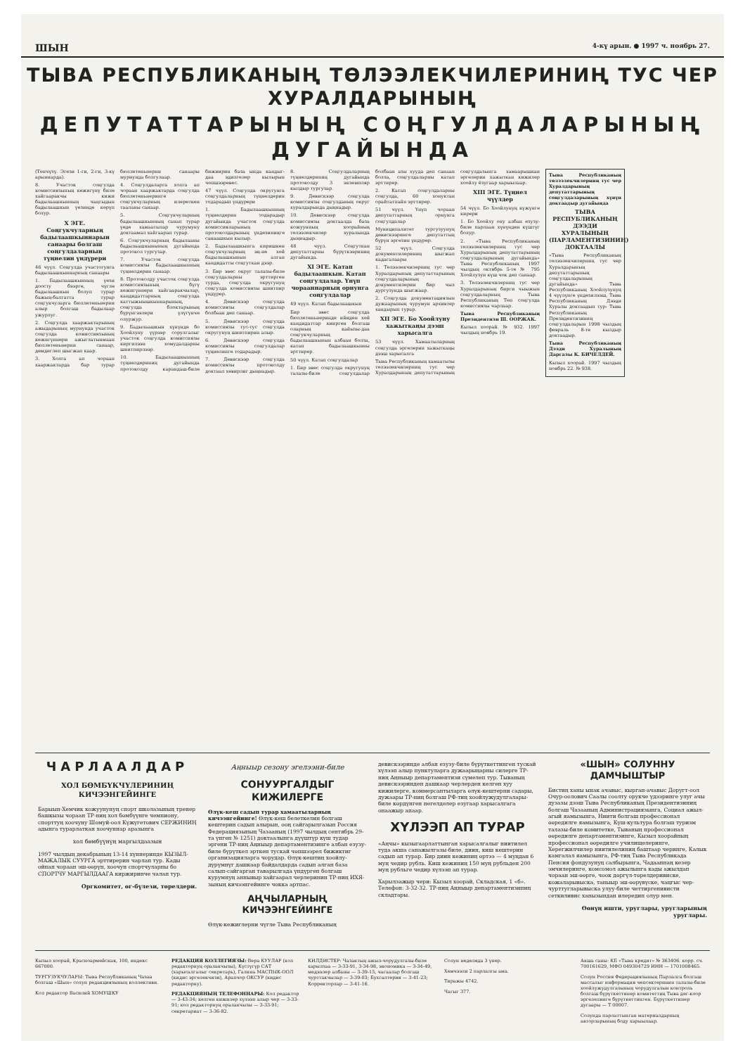ШЫН 4-кү арын. ● 1997 ч. ноябрь 27.
ТЫВА РЕСПУБЛИКАНЫҢ ТӨЛЭЭЛЕКЧИЛЕРИНИҢ ТУС ЧЕР ХУРАЛДАРЫНЫҢ
ДЕПУТАТТАРЫНЫҢ СОҢГУЛДАЛАРЫНЫҢ ДУГАЙЫНДА
(Төнчүзү. Эгези 1-ги, 2-ги, 3-кү арыннарда).
8. Участок соңгулда комиссиязының кежигүнү биле хайгааракчы кижи бадылаашкынның чаңгыдын бадылаашкын үезинде көрүп болур.
X ЭГЕ. Соңгукчуларның бадылаашкыннарын санаары болгаш соңгулдаларның түңнелин үндүрери
46 чүүл. Соңгулда участогунга бадылаашкыннарның санаары
1. Бадылаашкынның үези доосту бээрге, чүгле бадылаашкын болуп турар бажың-балгатта турар соңгукчуларга бюллетеньнерни алыр болгаш бадылаар ужурлуг.
2. Соңгулда хааржактарының ажыдарының мурнунда участок соңгулда комиссиязының кежигүннери ажыглатынмаан бюллетеньнерни санаар, демдеглеп шыгжап каар.
3. Холга ап чораан хааржактарда бар турар бюллетеньнерни санаары мурнунда болгулаар.
4. Соңгулдаларга холга ап чораан хааржактарда соңгулда бюллетеньнеринге соңгукчуларның илереткен тааланы санаар.
5. Соңгукчуларның бадылаашкынның санап турар үеде хамаатылар чурумуну доктаамал хайгаарап турар.
6. Соңгукчуларның бадылааны бадылаашкынының дугайында протокол тургузар.
7. Участок соңгулда комиссиязы бадылаашкынның түңнелдерин санаар.
8. Протоколду участок соңгулда комиссиязының бүгү кежигүннери хайгааракчылар, кандидаттарның соңгулда каттыжыышкыннарының, соңгулда блоктарының бүрүнгээлери үлүгүнче олуржур.
9. Бадылаашкын хүнүнде бо Хоойлуну үүрээр сорулгалыг участок соңгулда комиссиязы киргилээн хомудалдарны шиитпирлээр.
10. Бадылаашкынның түңнелдериниң дугайында протоколду карандаш-биле бижиирин база ында кандыг-даа эдилгелер кылырын чөпшээревес.
47 чүүл. Соңгулда округунга соңгулдаларның түңнелдерин тодарадып үндүрери
1. Бадылаашкынның түңнелдерин тодарадыр дугайында участок соңгулда комиссияларының протоколдарының үндезиниңге санаашкын кылыр.
2. Бадылаашкынга киришкен соңгукчуларның эң-не хөй бадылаашкынын алган кандидатты соңгуткан дээр.
3. Бир эвес округ талазы-биле соңгулдаларны эрттирген турда, соңгулда округунуң соңгулда комиссиязы шиитпир үндүрер.
4. Девискээр соңгулда комиссиязы соңгулдалар болбаан деп санаар.
5. Девискээр соңгулда комиссиязы тус-тус соңгулда округунуң шиитпирин алыр.
6. Девискээр соңгулда комиссиязы соңгулдалар түңнелинге тодарадыр.
7. Девискээр соңгулда комиссиязы протоколду доктаал хевирлиг дыңнадыр.
8. Соңгулдаларның түңнелдериниң дугайында протоколду 3 экземпляр кылдыр тургузар.
9. Девискээр соңгулда комиссиязы соңгулданың округ хуралдарында дыңнадыр.
10. Девискээр соңгулда комиссиязы доктаалда база кожуунның хоорайның төлээлекчилер хуралында дыңнадыр.
48 чүүл. Соңгуткан депутаттарны бүрүткээриниң дугайында.
XI ЭГЕ. Катап бадылаашкын. Катап соңгулдалар. Үнүп чорааннарның орнунга соңгулдалар
49 чүүл. Катап бадылаашкын
Бир эвес соңгулда бюллетеньнеринде ийиден хөй кандидаттар киирген болгаш оларның кайызы-даа соңгукчуларның бадылаашкынын албаан болза, катап бадылаашкынны эрттирер.
50 чүүл. Катап соңгулдалар
1. Бир эвес соңгулда округунуң талазы-биле соңгулдалар болбаан азы хууда деп санаан болза, соңгулдаларны катап эрттирер.
2. Катап соңгулдаларны соңгулда, 60 хонуктан орайтатпайн эрттирер.
51 чүүл. Үнүп чораан депутаттарның орнунга соңгулдалар
Муниципалитет тургузуунуң девискээринге депутаттың бүрүн эргезин үндүрер.
52 чүүл. Соңгулда документилериниң шыгжап кадагалаары
1. Төлээлекчилерниң тус чер Хуралдарының депутаттарының соңгулдаларының документилерин бир чыл дургузунда шыгжаар.
2. Соңгулда документациязын дужаарының чурумун архивтер хандырып турар.
XII ЭГЕ. Бо Хоойлуну хажыткаңы дээш харысалга
53 чүүл. Хамаатыларның соңгулда эргелерин хажыткаңы дээш харысалга
Тыва Республиканың хамаатызы төлээлекчилерниң тус чер Хуралдарының депутаттарының соңгулдазынга хамаарышкан эргелерин хажыткан кижилер хоойлу ёзугаар харыылаар.
XIII ЭГЕ. Түңнел чүүлдер
54 чүүл. Бо Хоойлунуң күжүнге кирери
1. Бо Хоойлу ону албан езузу-биле парлаан хүнүнден күштүг болур.
2. «Тыва Республиканың төлээлекчилерниң тус чер Хуралдарының депутаттарының соңгулдаларының дугайында» Тыва Республиканың 1997 чылдың октябрь 5-те № 795 Хоойлузун күш чок деп санаар.
3. Төлээлекчилерниң тус чер Хуралдарының бирги чыыжын соңгулдаларның Тыва Республиканың Төп соңгулда комиссиязы чарлаар.
Тыва Республиканың Президентизи Ш. ООРЖАК.
Кызыл хоорай. № 932. 1997 чылдың ноябрь 19.
Тыва Республиканың төлээлекчилерниң тус чер Хуралдарының депутаттарының соңгулдаларының хүнүн доктаадыр дугайында
ТЫВА РЕСПУБЛИКАНЫҢ ДЭЭДИ ХУРАЛЫНЫҢ (ПАРЛАМЕНТИЗИНИҢ) ДОКТААЛЫ
«Тыва Республиканың төлээлекчилерниң тус чер Хуралдарының депутаттарының соңгулдаларының дугайында» Тыва Республиканың Хоойлузунуң 4 чүүлүнге үндезилээш, Тыва Республиканың Дээди Хуралы доктаадып тур: Тыва Республиканың Президентизиниң соңгулдаларын 1998 чылдың февраль 8-те кылдыр доктаадыр.
Тыва Республиканың Дээди Хуралының Даргазы К. БИЧЕЛДЕЙ.
Кызыл хоорай. 1997 чылдың ноябрь 22. № 938.
ЧАРЛААЛДАР
ХОЛ БӨМБҮКЧҮЛЕРИНИҢ КИЧЭЭНГЕЙИНГЕ
Барыын-Хемчик кожуунунуң спорт школазының тренер башкызы чораан ТР-ниң хол бөмбүүнге чемпиону, спорттуң хоочуну Шомуй-оол Күжүгетович СЕРЖИНИҢ адынга турарлаткан хоочуннар аразынга
хол бөмбүүнүң маргылдаазын
1997 чылдың декабрының 13-14 хүннеринде КЫЗЫЛ-МАЖАЛЫК СУУРГА эрттирерин чарлап тур. Кады ойнап чораан эш-өөрүн, хоочун спортчуларны бо СПОРТЧУ МАРГЫЛДААГА киржиринче чалап тур.
Оргкомитет, өг-бүлези, төрелдери.
Аңныыр сезону эгелээни-биле
СОНУУРГАЛДЫГ КИЖИЛЕРГЕ
Өлүк-кеш садып турар хамаатыларның кичээнгейинге! Өлүк-кеш белеткелин болгаш кештерин садып алырын, ооң сайгарылгазын Россия Федерациязының Чазааның (1997 чылдың сентябрь 29-та үнген № 1251) доктаалынга дүүштүр күш тудар эргени ТР-ниң Аңныыр департаментизинге албан езузу-биле бүрүткел эрткен тускай чөпшээрел бижиктиг организацияларга чорудар. Өлүк-кештиң хоойлу-дүрүмнүг дашкаар байдалдарда садып алган база салып-сайгарган таварылгада үндүрген болгаш курумнуң аннывыр хайгаарал черлеринин ТР-ниң ИХЯ-зының кичээнгейинге чокка артпас.
АҢЧЫЛАРНЫҢ КИЧЭЭНГЕЙИНГЕ
Өлүк-кежиглерни чүгле Тыва Республиканың
девискээринде албан езузу-биле бүрүткеттинген тускай хүлээп алыр пунктуларга дужаарыңарны силерге ТР-ниң Аңныыр департаментизи сүмелеп тур. Тываның девискээринден дашкаар черлерден келген хуу кижилерге, коммерсантыларга өлүк-кештерни садары, дужаары ТР-ниң болгаш РФ-тиң хоойлужудулгалары-биле көрдүнген негелделер езугаар харысалгага онаажыр апаар.
ХҮЛЭЭП АП ТУРАР
«Аңчы» кызыгаарлаттынган харысалгалыг ниитилел туда акша санажылгазы-биле, диин, киш кештерин садып ап турар. Бир диин кежиниң өртээ — 4 муңдан 6 муң чедир рубль. Киш кежиниң 150 муң рубльден 200 муң рубльге чедир хүлээп ап турар.
Харылзажыр чери: Кызыл хоорай, Складская, 1 «б». Телефон: 3-32-32. ТР-ниң Аңныыр департаментизиниң складтары.
«ШЫН» СОЛУННУ ДАМЧЫШТЫР
Бистиң ханы ынак ачавыс, кырган-ачавыс Доругт-оол Очур-оолович Саалы соолту орукче үдээринге улуг ачы дузазы дээш Тыва Республиканың Президентизиниң болгаш Чазааның Администрациязынга, Социал ажыл-агый яамызынга, Ниити болгаш профессионал өөредилге яамызынга, Күш-культура болгаш туризм талазы-биле комитетке, Тываның профессионал өөредилге департаментизинге, Кызыл хоорайның профессионал өөредилге училищелеринге, Херегжилчилер ниитилелиниң баштаар черинге, Калык камгалал яамызынга, РФ-тиң Тыва Республикада Пенсия фондузунуң салбырынга, Чадааннаң кезер эмчилеринге, комсомол ажылынга кады ажылдап чораан эш-өөрге, чоок дөргүл-төрелдеривиске, кожаларывыска, таныыр эш-өөрүвүске, чаңгыс чер-чурттугларывыска улуу-биле четтиргенивисти сеткиливис ханызындан илередип олур мен.
Өөнүң ишти, уруглары, уругларының уруглары.
Кызыл хоорай, Красноармейская, 100, индекс 667000.
ТУРГУЗУКЧУЛАРЫ: Тыва Республиканың Чазаа болгаш «Шын» солун редакциязының коллективи.
Кол редактор Василий ХОМУШКУ
РЕДАКЦИЯ КОЛЛЕГИЯЗЫ: Вера КУУЛАР (кол редакторнуң оралакчызы), Күстүгүр САТ (харысалгалыг секретарь), Галина МАСПЫК-ООЛ (кидис эргелекчизи), Арапчор ОКСУР (кидис редакторну).
РЕДАКЦИЯНЫҢ ТЕЛЕФОННАРЫ: Кол редактор — 3-43-34; келген кижилер хүлээп алыр чер — 3-33-91; кол редакторнуң оралакчызы — 3-33-91; секретариат — 3-36-82.
КИЛДИСТЕР: Чазактың ажыл-чорудулгазы-биле харылзаа — 3-33-91, 3-34-98, экономика — 3-34-49, медээлер албаны — 3-39-15, чагаалар болгаш чурттакчылар — 3-39-03; Бухгалтерия — 3-41-23; Корректорлар — 3-41-16.
Солун неделяда 3 үнер.
Хемчээли 2 парлалгы ама.
Тиражы 4742.
Чагыг 377.
Акша саны: КБ «Тыва кредит» № 363406. корр. сч. 700161629, МФО 049304729 ИНН — 1701008465.
Солун Россия Федерациязының Парлалга болгаш массалыг информация чепсектеринин талазы-биле хоойлужудулгазының чорудулгазын контроль болгаш бүрүткеттинер комитеттиң Тыва дег-коор эргелелинге бүрүткеттинген. Бүрүткеттинер дугаары — Т 00007.
Солунда парлаттынган материалдарның авторларының боду харыылаар.